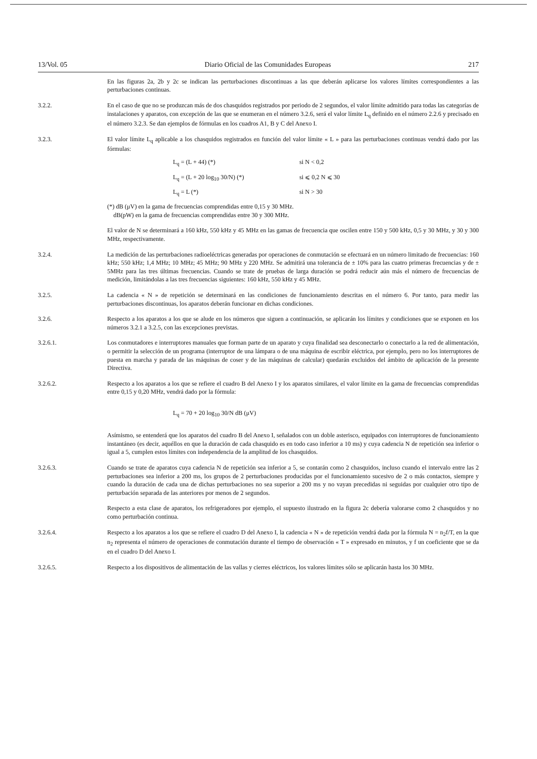13/Vol. 05 Diario Oficial de las Comunidades Europeas 217
En las figuras 2a, 2b y 2c se indican las perturbaciones discontinuas a las que deberán aplicarse los valores límites correspondientes a las perturbaciones continuas.
3.2.2. En el caso de que no se produzcan más de dos chasquidos registrados por periodo de 2 segundos, el valor límite admitido para todas las categorías de instalaciones y aparatos, con excepción de las que se enumeran en el número 3.2.6, será el valor límite L<sub>q</sub> definido en el número 2.2.6 y precisado en el número 3.2.3. Se dan ejemplos de fórmulas en los cuadros A1, B y C del Anexo I.
3.2.3. El valor límite L<sub>q</sub> aplicable a los chasquidos registrados en función del valor límite « L » para las perturbaciones continuas vendrá dado por las fórmulas:
L<sub>q</sub> = (L + 44) (*) si N < 0,2 L<sub>q</sub> = (L + 20 log<sub>10</sub> 30/N) (*) si ⩽ 0,2 N ⩽ 30 L<sub>q</sub> = L (*) si N > 30
(*) dB (μV) en la gama de frecuencias comprendidas entre 0,15 y 30 MHz.
dB(pW) en la gama de frecuencias comprendidas entre 30 y 300 MHz.
El valor de N se determinará a 160 kHz, 550 kHz y 45 MHz en las gamas de frecuencia que oscilen entre 150 y 500 kHz, 0,5 y 30 MHz, y 30 y 300 MHz, respectivamente.
3.2.4. La medición de las perturbaciones radioeléctricas generadas por operaciones de conmutación se efectuará en un número limitado de frecuencias: 160 kHz; 550 kHz; 1,4 MHz; 10 MHz; 45 MHz; 90 MHz y 220 MHz. Se admitirá una tolerancia de ± 10% para las cuatro primeras frecuencias y de ± 5MHz para las tres últimas frecuencias. Cuando se trate de pruebas de larga duración se podrá reducir aún más el número de frecuencias de medición, limitándolas a las tres frecuencias siguientes: 160 kHz, 550 kHz y 45 MHz.
3.2.5. La cadencia « N » de repetición se determinará en las condiciones de funcionamiento descritas en el número 6. Por tanto, para medir las perturbaciones discontinuas, los aparatos deberán funcionar en dichas condiciones.
3.2.6. Respecto a los aparatos a los que se alude en los números que siguen a continuación, se aplicarán los límites y condiciones que se exponen en los números 3.2.1 a 3.2.5, con las excepciones previstas.
3.2.6.1. Los conmutadores e interruptores manuales que forman parte de un aparato y cuya finalidad sea desconectarlo o conectarlo a la red de alimentación, o permitir la selección de un programa (interruptor de una lámpara o de una máquina de escribir eléctrica, por ejemplo, pero no los interruptores de puesta en marcha y parada de las máquinas de coser y de las máquinas de calcular) quedarán excluidos del ámbito de aplicación de la presente Directiva.
3.2.6.2. Respecto a los aparatos a los que se refiere el cuadro B del Anexo I y los aparatos similares, el valor límite en la gama de frecuencias comprendidas entre 0,15 y 0,20 MHz, vendrá dado por la fórmula:
L<sub>q</sub> = 70 + 20 log<sub>10</sub> 30/N dB (μV)
Asímismo, se entenderá que los aparatos del cuadro B del Anexo I, señalados con un doble asterisco, equipados con interruptores de funcionamiento instantáneo (es decir, aquéllos en que la duración de cada chasquido es en todo caso inferior a 10 ms) y cuya cadencia N de repetición sea inferior o igual a 5, cumplen estos límites con independencia de la amplitud de los chasquidos.
3.2.6.3. Cuando se trate de aparatos cuya cadencia N de repetición sea inferior a 5, se contarán como 2 chasquidos, incluso cuando el intervalo entre las 2 perturbaciones sea inferior a 200 ms, los grupos de 2 perturbaciones producidas por el funcionamiento sucesivo de 2 o más contactos, siempre y cuando la duración de cada una de dichas perturbaciones no sea superior a 200 ms y no vayan precedidas ni seguidas por cualquier otro tipo de perturbación separada de las anteriores por menos de 2 segundos.
Respecto a esta clase de aparatos, los refrigeradores por ejemplo, el supuesto ilustrado en la figura 2c debería valorarse como 2 chasquidos y no como perturbación continua.
3.2.6.4. Respecto a los aparatos a los que se refiere el cuadro D del Anexo I, la cadencia « N » de repetición vendrá dada por la fórmula N = n<sub>2</sub>f/T, en la que n<sub>2</sub> representa el número de operaciones de conmutación durante el tiempo de observación « T » expresado en minutos, y f un coeficiente que se da en el cuadro D del Anexo I.
3.2.6.5. Respecto a los dispositivos de alimentación de las vallas y cierres eléctricos, los valores límites sólo se aplicarán hasta los 30 MHz.